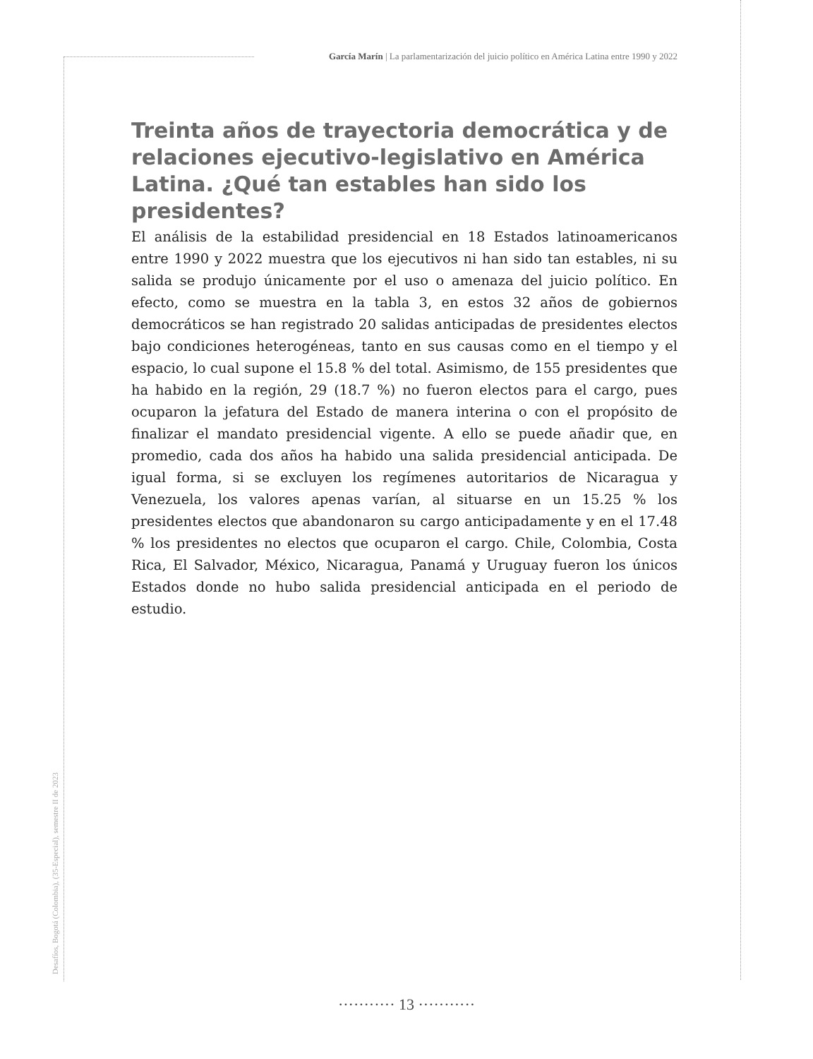García Marín | La parlamentarización del juicio político en América Latina entre 1990 y 2022
Treinta años de trayectoria democrática y de relaciones ejecutivo-legislativo en América Latina. ¿Qué tan estables han sido los presidentes?
El análisis de la estabilidad presidencial en 18 Estados latinoamericanos entre 1990 y 2022 muestra que los ejecutivos ni han sido tan estables, ni su salida se produjo únicamente por el uso o amenaza del juicio político. En efecto, como se muestra en la tabla 3, en estos 32 años de gobiernos democráticos se han registrado 20 salidas anticipadas de presidentes electos bajo condiciones heterogéneas, tanto en sus causas como en el tiempo y el espacio, lo cual supone el 15.8 % del total. Asimismo, de 155 presidentes que ha habido en la región, 29 (18.7 %) no fueron electos para el cargo, pues ocuparon la jefatura del Estado de manera interina o con el propósito de finalizar el mandato presidencial vigente. A ello se puede añadir que, en promedio, cada dos años ha habido una salida presidencial anticipada. De igual forma, si se excluyen los regímenes autoritarios de Nicaragua y Venezuela, los valores apenas varían, al situarse en un 15.25 % los presidentes electos que abandonaron su cargo anticipadamente y en el 17.48 % los presidentes no electos que ocuparon el cargo. Chile, Colombia, Costa Rica, El Salvador, México, Nicaragua, Panamá y Uruguay fueron los únicos Estados donde no hubo salida presidencial anticipada en el periodo de estudio.
Desafíos, Bogotá (Colombia), (35-Especial), semestre II de 2023
··········· 13 ···········